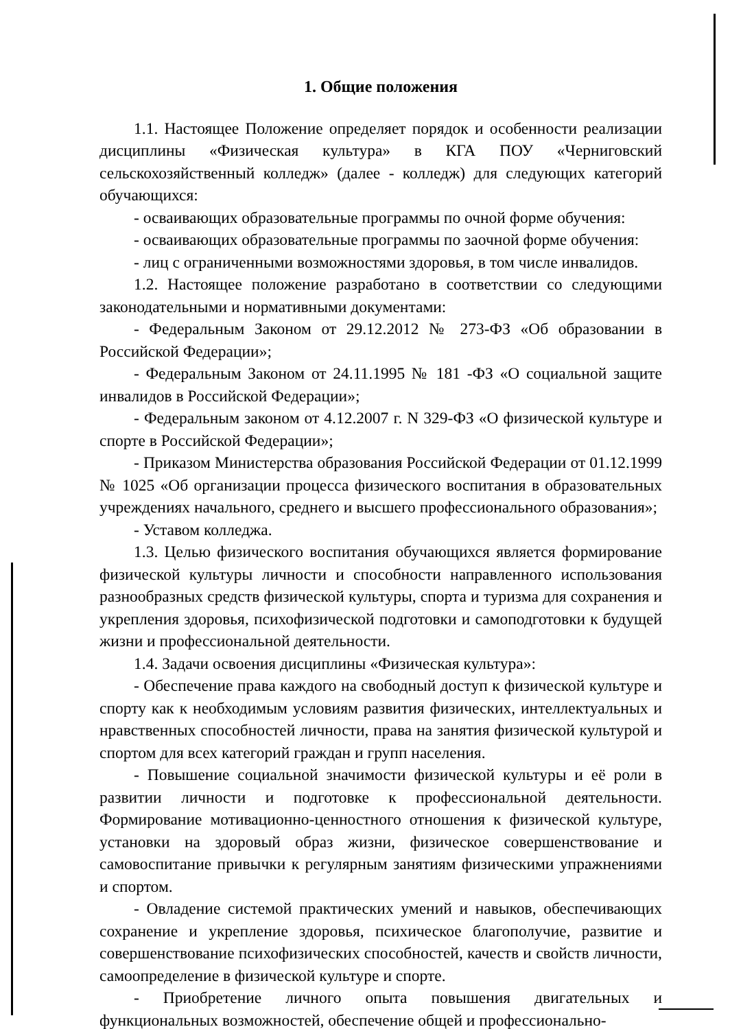1. Общие положения
1.1. Настоящее Положение определяет порядок и особенности реализации дисциплины «Физическая культура» в КГА ПОУ «Черниговский сельскохозяйственный колледж» (далее - колледж) для следующих категорий обучающихся:
- осваивающих образовательные программы по очной форме обучения:
- осваивающих образовательные программы по заочной форме обучения:
- лиц с ограниченными возможностями здоровья, в том числе инвалидов.
1.2. Настоящее положение разработано в соответствии со следующими законодательными и нормативными документами:
- Федеральным Законом от 29.12.2012 № 273-ФЗ «Об образовании в Российской Федерации»;
- Федеральным Законом от 24.11.1995 № 181 -ФЗ «О социальной защите инвалидов в Российской Федерации»;
- Федеральным законом от 4.12.2007 г. N 329-ФЗ «О физической культуре и спорте в Российской Федерации»;
- Приказом Министерства образования Российской Федерации от 01.12.1999 № 1025 «Об организации процесса физического воспитания в образовательных учреждениях начального, среднего и высшего профессионального образования»;
- Уставом колледжа.
1.3. Целью физического воспитания обучающихся является формирование физической культуры личности и способности направленного использования разнообразных средств физической культуры, спорта и туризма для сохранения и укрепления здоровья, психофизической подготовки и самоподготовки к будущей жизни и профессиональной деятельности.
1.4. Задачи освоения дисциплины «Физическая культура»:
- Обеспечение права каждого на свободный доступ к физической культуре и спорту как к необходимым условиям развития физических, интеллектуальных и нравственных способностей личности, права на занятия физической культурой и спортом для всех категорий граждан и групп населения.
- Повышение социальной значимости физической культуры и её роли в развитии личности и подготовке к профессиональной деятельности. Формирование мотивационно-ценностного отношения к физической культуре, установки на здоровый образ жизни, физическое совершенствование и самовоспитание привычки к регулярным занятиям физическими упражнениями и спортом.
- Овладение системой практических умений и навыков, обеспечивающих сохранение и укрепление здоровья, психическое благополучие, развитие и совершенствование психофизических способностей, качеств и свойств личности, самоопределение в физической культуре и спорте.
- Приобретение личного опыта повышения двигательных и функциональных возможностей, обеспечение общей и профессионально-